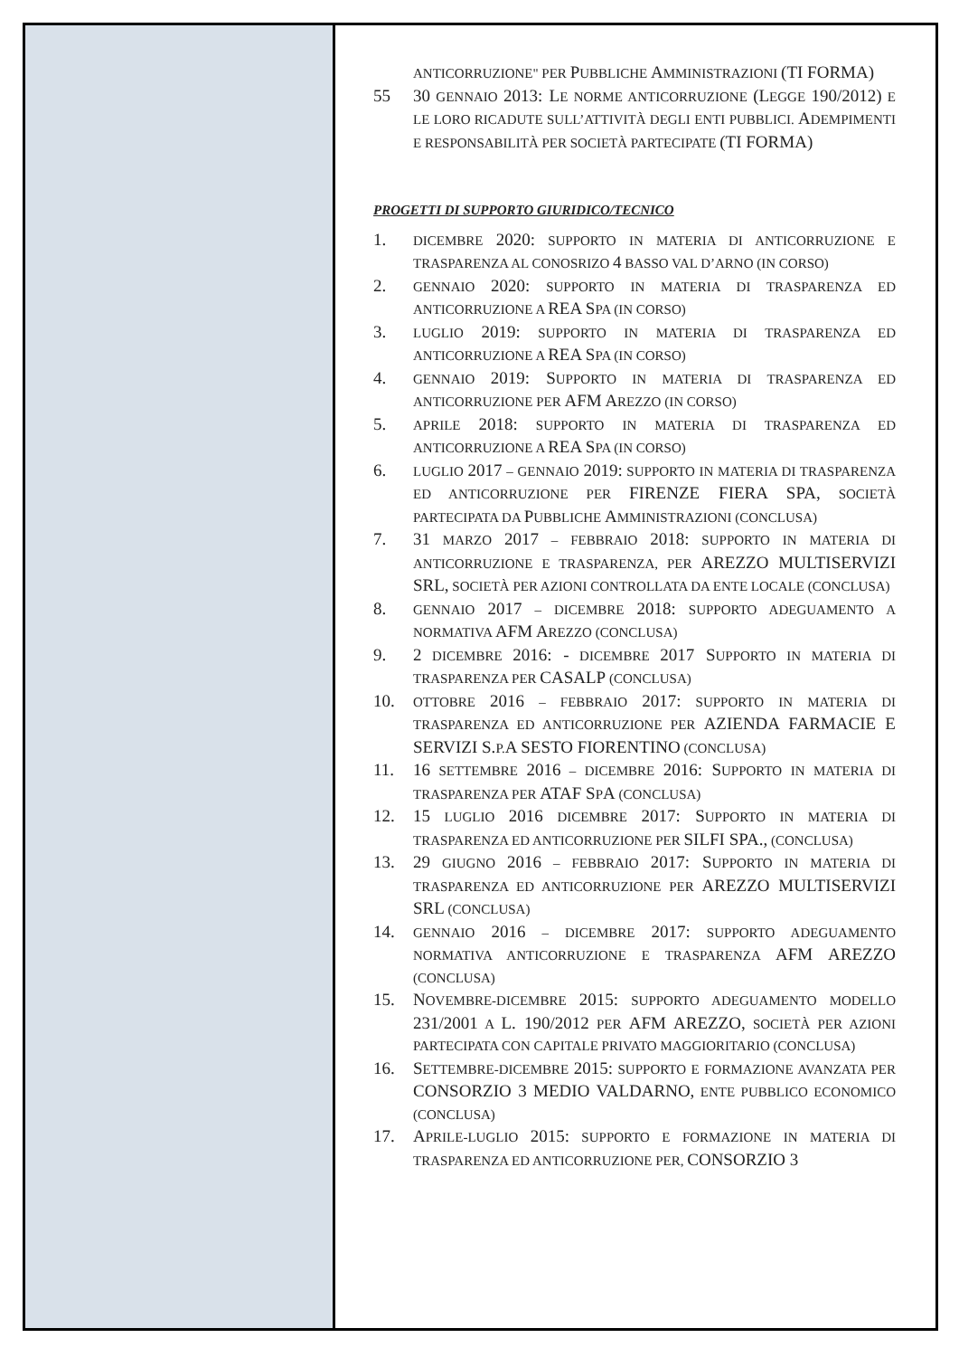ANTICORRUZIONE" PER PUBBLICHE AMMINISTRAZIONI (TI FORMA)
55 30 GENNAIO 2013: LE NORME ANTICORRUZIONE (LEGGE 190/2012) E LE LORO RICADUTE SULL’ATTIVITÀ DEGLI ENTI PUBBLICI. ADEMPIMENTI E RESPONSABILITÀ PER SOCIETÀ PARTECIPATE (TI FORMA)
PROGETTI DI SUPPORTO GIURIDICO/TECNICO
1.
DICEMBRE 2020: SUPPORTO IN MATERIA DI ANTICORRUZIONE E TRASPARENZA AL CONOSRIZO 4 BASSO VAL D’ARNO (IN CORSO)
2.
GENNAIO 2020: SUPPORTO IN MATERIA DI TRASPARENZA ED ANTICORRUZIONE A REA SPA (IN CORSO)
3.
LUGLIO 2019: SUPPORTO IN MATERIA DI TRASPARENZA ED ANTICORRUZIONE A REA SPA (IN CORSO)
4.
GENNAIO 2019: SUPPORTO IN MATERIA DI TRASPARENZA ED ANTICORRUZIONE PER AFM AREZZO (IN CORSO)
5.
APRILE 2018: SUPPORTO IN MATERIA DI TRASPARENZA ED ANTICORRUZIONE A REA SPA (IN CORSO)
6.
LUGLIO 2017 – GENNAIO 2019: SUPPORTO IN MATERIA DI TRASPARENZA ED ANTICORRUZIONE PER FIRENZE FIERA SPA, SOCIETÀ PARTECIPATA DA PUBBLICHE AMMINISTRAZIONI (CONCLUSA)
7. 31 MARZO 2017 – FEBBRAIO 2018: SUPPORTO IN MATERIA DI ANTICORRUZIONE E TRASPARENZA, PER AREZZO MULTISERVIZI SRL, SOCIETÀ PER AZIONI CONTROLLATA DA ENTE LOCALE (CONCLUSA)
8.
GENNAIO 2017 – DICEMBRE 2018: SUPPORTO ADEGUAMENTO A NORMATIVA AFM AREZZO (CONCLUSA)
9. 2 DICEMBRE 2016: - DICEMBRE 2017 SUPPORTO IN MATERIA DI TRASPARENZA PER CASALP (CONCLUSA)
10.
OTTOBRE 2016 – FEBBRAIO 2017: SUPPORTO IN MATERIA DI TRASPARENZA ED ANTICORRUZIONE PER AZIENDA FARMACIE E SERVIZI S. P.A SESTO FIORENTINO (CONCLUSA)
11. 16 SETTEMBRE 2016 – DICEMBRE 2016: SUPPORTO IN MATERIA DI TRASPARENZA PER ATAF SPA (CONCLUSA)
12. 15 LUGLIO 2016 DICEMBRE 2017: SUPPORTO IN MATERIA DI TRASPARENZA ED ANTICORRUZIONE PER SILFI SPA., (CONCLUSA)
13. 29 GIUGNO 2016 – FEBBRAIO 2017: SUPPORTO IN MATERIA DI TRASPARENZA ED ANTICORRUZIONE PER AREZZO MULTISERVIZI SRL (CONCLUSA)
14.
GENNAIO 2016 – DICEMBRE 2017: SUPPORTO ADEGUAMENTO NORMATIVA ANTICORRUZIONE E TRASPARENZA AFM AREZZO (CONCLUSA)
15. NOVEMBRE-DICEMBRE 2015: SUPPORTO ADEGUAMENTO MODELLO 231/2001 A L. 190/2012 PER AFM AREZZO, SOCIETÀ PER AZIONI PARTECIPATA CON CAPITALE PRIVATO MAGGIORITARIO (CONCLUSA)
16. SETTEMBRE-DICEMBRE 2015: SUPPORTO E FORMAZIONE AVANZATA PER CONSORZIO 3 MEDIO VALDARNO, ENTE PUBBLICO ECONOMICO (CONCLUSA)
17. APRILE-LUGLIO 2015: SUPPORTO E FORMAZIONE IN MATERIA DI TRASPARENZA ED ANTICORRUZIONE PER, CONSORZIO 3